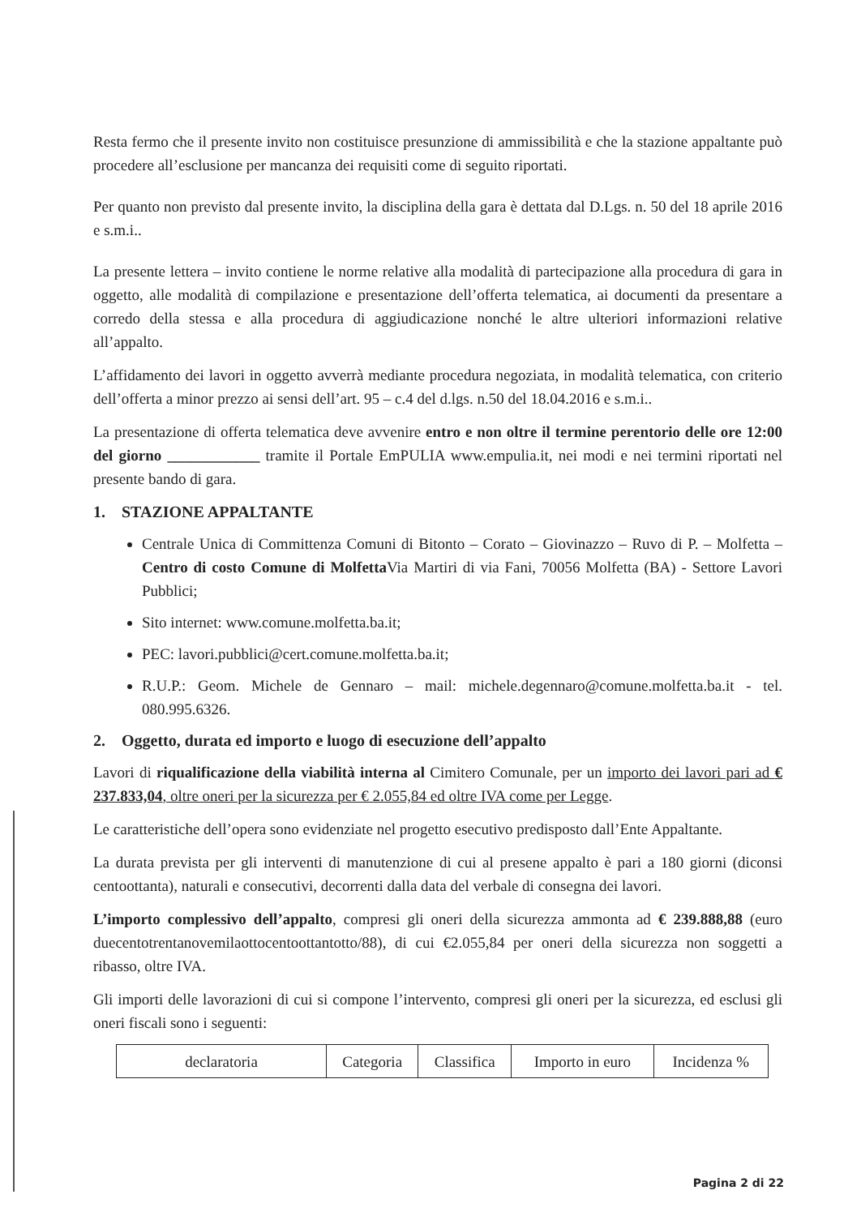Resta fermo che il presente invito non costituisce presunzione di ammissibilità e che la stazione appaltante può procedere all’esclusione per mancanza dei requisiti come di seguito riportati.
Per quanto non previsto dal presente invito, la disciplina della gara è dettata dal D.Lgs. n. 50 del 18 aprile 2016 e s.m.i..
La presente lettera – invito contiene le norme relative alla modalità di partecipazione alla procedura di gara in oggetto, alle modalità di compilazione e presentazione dell’offerta telematica, ai documenti da presentare a corredo della stessa e alla procedura di aggiudicazione nonché le altre ulteriori informazioni relative all’appalto.
L’affidamento dei lavori in oggetto avverrà mediante procedura negoziata, in modalità telematica, con criterio dell’offerta a minor prezzo ai sensi dell’art. 95 – c.4 del d.lgs. n.50 del 18.04.2016 e s.m.i..
La presentazione di offerta telematica deve avvenire entro e non oltre il termine perentorio delle ore 12:00 del giorno ____________ tramite il Portale EmPULIA www.empulia.it, nei modi e nei termini riportati nel presente bando di gara.
1. STAZIONE APPALTANTE
Centrale Unica di Committenza Comuni di Bitonto – Corato – Giovinazzo – Ruvo di P. – Molfetta – Centro di costo Comune di Molfetta Via Martiri di via Fani, 70056 Molfetta (BA) - Settore Lavori Pubblici;
Sito internet: www.comune.molfetta.ba.it;
PEC: lavori.pubblici@cert.comune.molfetta.ba.it;
R.U.P.: Geom. Michele de Gennaro – mail: michele.degennaro@comune.molfetta.ba.it - tel. 080.995.6326.
2. Oggetto, durata ed importo e luogo di esecuzione dell’appalto
Lavori di riqualificazione della viabilità interna al Cimitero Comunale, per un importo dei lavori pari ad € 237.833,04, oltre oneri per la sicurezza per € 2.055,84 ed oltre IVA come per Legge.
Le caratteristiche dell’opera sono evidenziate nel progetto esecutivo predisposto dall’Ente Appaltante.
La durata prevista per gli interventi di manutenzione di cui al presene appalto è pari a 180 giorni (diconsi centoottanta), naturali e consecutivi, decorrenti dalla data del verbale di consegna dei lavori.
L’importo complessivo dell’appalto, compresi gli oneri della sicurezza ammonta ad € 239.888,88 (euro duecentotrentanovemilaottocentoottantotto/88), di cui €2.055,84 per oneri della sicurezza non soggetti a ribasso, oltre IVA.
Gli importi delle lavorazioni di cui si compone l’intervento, compresi gli oneri per la sicurezza, ed esclusi gli oneri fiscali sono i seguenti:
| declaratoria | Categoria | Classifica | Importo in euro | Incidenza % |
Pagina 2 di 22